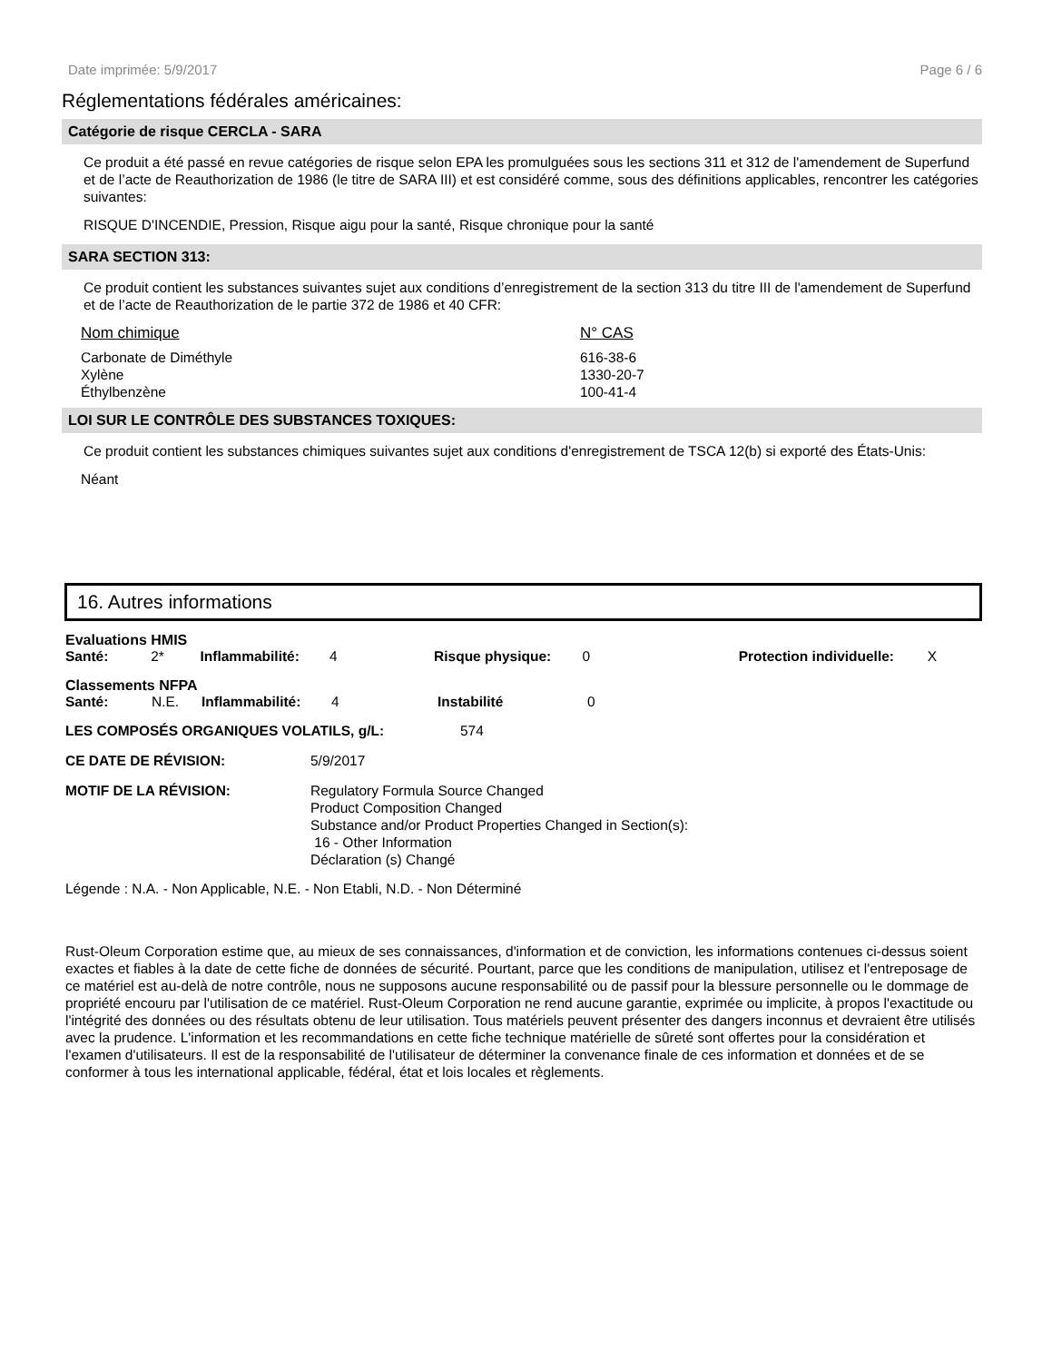Date imprimée: 5/9/2017 Page 6 / 6
Réglementations fédérales américaines:
Catégorie de risque CERCLA - SARA
Ce produit a été passé en revue catégories de risque selon EPA les promulguées sous les sections 311 et 312 de l'amendement de Superfund et de l’acte de Reauthorization de 1986 (le titre de SARA III) et est considéré comme, sous des définitions applicables, rencontrer les catégories suivantes:
RISQUE D'INCENDIE, Pression, Risque aigu pour la santé, Risque chronique pour la santé
SARA SECTION 313:
Ce produit contient les substances suivantes sujet aux conditions d’enregistrement de la section 313 du titre III de l'amendement de Superfund et de l’acte de Reauthorization de le partie 372 de 1986 et 40 CFR:
| Nom chimique | N° CAS |
| --- | --- |
| Carbonate de Diméthyle | 616-38-6 |
| Xylène | 1330-20-7 |
| Éthylbenzène | 100-41-4 |
LOI SUR LE CONTRÔLE DES SUBSTANCES TOXIQUES:
Ce produit contient les substances chimiques suivantes sujet aux conditions d'enregistrement de TSCA 12(b) si exporté des États-Unis:
Néant
16. Autres informations
Evaluations HMIS
| Santé: | 2* | Inflammabilité: | 4 | Risque physique: | 0 | Protection individuelle: | X |
Classements NFPA
| Santé: | N.E. | Inflammabilité: | 4 | Instabilité | 0 |
| LES COMPOSÉS ORGANIQUES VOLATILS, g/L: | 574 |
| CE DATE DE RÉVISION: | 5/9/2017 |
| MOTIF DE LA RÉVISION: | Regulatory Formula Source Changed Product Composition Changed Substance and/or Product Properties Changed in Section(s): 16 - Other Information Déclaration (s) Changé |
Légende : N.A. - Non Applicable, N.E. - Non Etabli, N.D. - Non Déterminé
Rust-Oleum Corporation estime que, au mieux de ses connaissances, d'information et de conviction, les informations contenues ci-dessus soient exactes et fiables à la date de cette fiche de données de sécurité. Pourtant, parce que les conditions de manipulation, utilisez et l'entreposage de ce matériel est au-delà de notre contrôle, nous ne supposons aucune responsabilité ou de passif pour la blessure personnelle ou le dommage de propriété encouru par l'utilisation de ce matériel. Rust-Oleum Corporation ne rend aucune garantie, exprimée ou implicite, à propos l'exactitude ou l'intégrité des données ou des résultats obtenu de leur utilisation. Tous matériels peuvent présenter des dangers inconnus et devraient être utilisés avec la prudence. L'information et les recommandations en cette fiche technique matérielle de sûreté sont offertes pour la considération et l'examen d'utilisateurs. Il est de la responsabilité de l'utilisateur de déterminer la convenance finale de ces information et données et de se conformer à tous les international applicable, fédéral, état et lois locales et règlements.